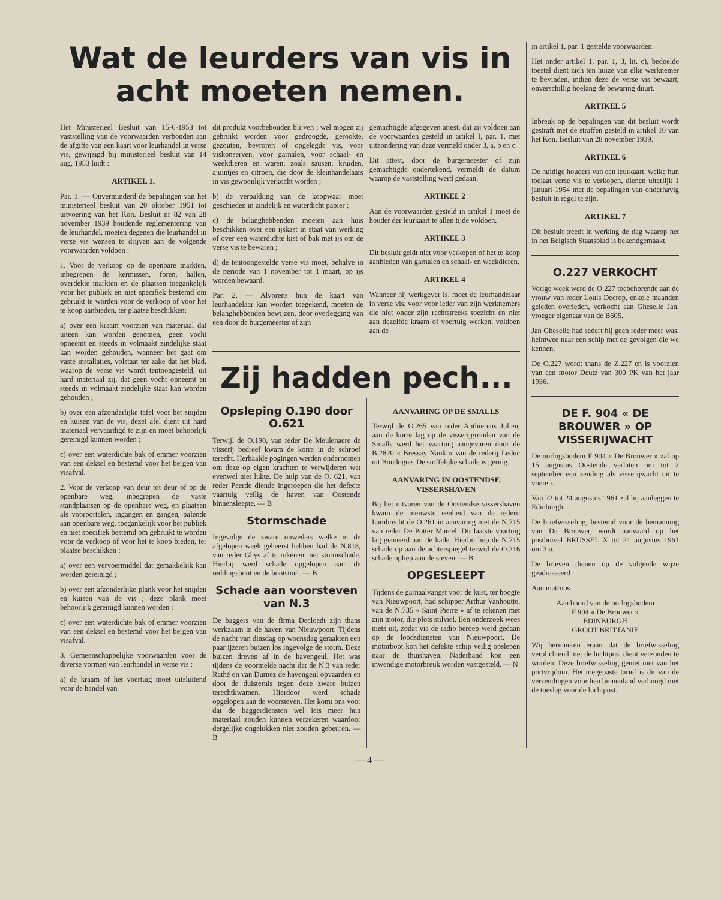Wat de leurders van vis in acht moeten nemen.
Het Ministerieel Besluit van 15-6-1953 tot vaststelling van de voorwaarden verbonden aan de afgifte van een kaart voor leurhandel in verse vis, gewijzigd bij ministerieel besluit van 14 aug. 1953 luidt :
ARTIKEL 1.
Par. 1. — Onverminderd de bepalingen van het ministerieel besluit van 20 oktober 1951 tot uitvoering van het Kon. Besluit nr 82 van 28 november 1939 houdende reglementering van de leurhandel, moeten degenen die leurhandel in verse vis wensen te drijven aan de volgende voorwaarden voldoen :
1. Voor de verkoop op de openbare markten, inbegrepen de kermissen, foren, hallen, overdekte markten en de plaatsen toegankelijk voor het publiek en niet specifiek bestemd om gebruikt te worden voor de verkoop of voor het te koop aanbieden, ter plaatse beschikken:
a) over een kraam voorzien van materiaal dat uiteen kan worden genomen, geen vocht opneemt en steeds in volmaakt zindelijke staat kan worden gehouden, wanneer het gaat om vaste installaties, volstaat ter zake dat het blad, waarop de verse vis wordt tentoongesteld, uit hard materiaal zij, dat geen vocht opneemt en steeds in volmaakt zindelijke staat kan worden gehouden ;
b) over een afzonderlijke tafel voor het snijden en kuisen van de vis, dezet afel dient uit hard materiaal vervaardigd te zijn en moet behoorlijk gereinigd kunnen worden ;
c) over een waterdichte bak of emmer voorzien van een deksel en bestemd voor het bergen van visafval.
2. Voor de verkoop van deur tot deur of op de openbare weg, inbegrepen de vaste standplaatsen op de openbare weg, en plaatsen als voorportalen, ingangen en gangen, palende aan openbare weg, toegankelijk voor het publiek en niet specifiek bestemd om gebruikt te worden voor de verkoop of voor het te koop bieden, ter plaatse beschikken :
a) over een vervoermiddel dat gemakkelijk kan worden gereinigd ;
b) over een afzonderlijke plank voor het snijden en kuisen van de vis ; deze plank moet behoorlijk gereinigd kunnen worden ;
c) over een waterdichte bak of emmer voorzien van een deksel en bestemd voor het bergen van visafval.
3. Gemeenschappelijke voorwaarden voor de diverse vormen van leurhandel in verse vis :
a) de kraam of het voertuig moet uitsluitend voor de handel van
dit produkt voorbehouden blijven ; wel mogen zij gebruikt worden voor gedroogde, gerookte, gezouten, bevroren of opgelegde vis, voor viskonserven, voor garnalen, voor schaal- en weekdieren en waren, zoals sausen, kruiden, ajuintjes en citroen, die door de kleinhandelaars in vis gewoonlijk verkocht worden ;
b) de verpakking van de koopwaar moet geschieden in zindelijk en waterdicht papier ;
c) de belanghebbenden moeten aan huis beschikken over een ijskast in staat van werking of over een waterdichte kist of bak met ijs om de verse vis te bewaren ;
d) de tentoongestelde verse vis moet, behalve in de periode van 1 november tot 1 maart, op ijs worden bewaard.
Par. 2. — Alvorens hun de kaart van leurhandelaar kan worden toegekend, moeten de belanghebbenden bewijzen, door overlegging van een door de burgemeester of zijn
gemachtigde afgegeven attest, dat zij voldoen aan de voorwaarden gesteld in artikel I, par. 1, met uitzondering van deze vermeld onder 3, a, b en c.
Dit attest, door de burgemeester of zijn gemachtigde ondertekend, vermeldt de datum waarop de vaststelling werd gedaan.
ARTIKEL 2
Aan de voorwaarden gesteld in artikel 1 moet de houder der leurkaart te allen tijde voldoen.
ARTIKEL 3
Dit besluit geldt niet voor verkopen of het te koop aanbieden van garnalen en schaal- en weekdieren.
ARTIKEL 4
Wanneer hij werkgever is, moet de leurhandelaar in verse vis, voor voor ieder van zijn werknemers die niet onder zijn rechtstreeks toezicht en niet aan dezelfde kraam of voertuig werken, voldoen aan de
Zij hadden pech...
Opsleping O.190 door O.621
Terwijl de O.190, van reder De Meulenaere de visserij bedreef kwam de korre in de schroef terecht. Herhaalde pogingen werden ondernomen om deze op eigen krachten te verwijderen wat evenwel niet lukte. De hulp van de O. 621, van reder Peerde diende ingeroepen die het defecte vaartuig veilig de haven van Oostende binnensleepte. — B
Stormschade
Ingevolge de zware onweders welke in de afgelopen week geheerst hebben had de N.818, van reder Ghys af te rekenen met stormschade. Hierbij werd schade opgelopen aan de reddingsboot en de bootstoel. — B
Schade aan voorsteven van N.3
De baggers van de firma Decloedt zijn thans werkzaam in de haven van Nieuwpoort. Tijdens de nacht van dinsdag op woensdag geraakten een paar ijzeren buizen los ingevolge de storm. Deze buizen dreven af in de havengeul. Het was tijdens de voormelde nacht dat de N.3 van reder Rathé en van Durnez de havengeul opvaarden en door de duisternis tegen deze zware buizen terechtkwamen. Hierdoor werd schade opgelopen aan de voorsteven. Het komt ons voor dat de baggerdiensten wel iets meer hun materiaal zouden kunnen verzekeren waardoor dergelijke ongelukken niet zouden gebeuren. — B
AANVARING OP DE SMALLS
Terwijl de O.265 van reder Anthierens Julien, aan de korre lag op de visserijgronden van de Smalls werd het vaartuig aangevaren door de B.2820 « Bressay Nank » van de rederij Leduc uit Boudogne. De stoffelijke schade is gering.
AANVARING IN OOSTENDSE VISSERSHAVEN
Bij het uitvaren van de Oostendse vissershaven kwam de nieuwste eenheid van de rederij Lambrecht de O.261 in aanvaring met de N.715 van reder De Potter Marcel. Dit laatste vaartuig lag gemeerd aan de kade. Hierbij liep de N.715 schade op aan de achterspiegel terwijl de O.216 schade opliep aan de steven. — B.
OPGESLEEPT
Tijdens de garnaalvangst voor de kust, ter hoogte van Nieuwpoort, had schipper Arthur Vanhoutte, van de N.735 « Saint Pierre » af te rekenen met zijn motor, die plots stilviel. Een onderzoek wees niets uit, zodat via de radio beroep werd gedaan op de loodsdiensten van Nieuwpoort. De motorboot kon het defekte schip veilig opslepen naar de thuishaven. Naderhand kon een inwendige motorbreuk worden vastgesteld. — N
in artikel 1, par. 1 gestelde voorwaarden.
Het onder artikel 1, par. 1, 3, lit. c), bedoelde toestel dient zich ten huize van elke werknemer te bevinden, indien deze de verse vis bewaart, onverschillig hoelang de bewaring duurt.
ARTIKEL 5
Inbreuk op de bepalingen van dit besluit wordt gestraft met de straffen gesteld in artikel 10 van het Kon. Besluit van 28 november 1939.
ARTIKEL 6
De huidige houders van een leurkaart, welke hun toelaat verse vis te verkopen, dienen uiterlijk 1 januari 1954 met de bepalingen van onderhavig besluit in regel te zijn.
ARTIKEL 7
Dit besluit treedt in werking de dag waarop het in het Belgisch Staatsblad is bekendgemaakt.
O.227 VERKOCHT
Vorige week werd de O.227 toebehorende aan de vrouw van reder Louis Decrop, enkele maanden geleden overleden, verkocht aan Gheselle Jan, vroeger eigenaar van de B605.
Jan Gheselle had sedert hij geen reder meer was, heimwee naar een schip met de gevolgen die we kennen.
De O.227 wordt thans de Z.227 en is voorzien van een motor Deutz van 300 PK van het jaar 1936.
DE F. 904 « DE BROUWER » OP VISSERIJWACHT
De oorlogsbodem F 904 « De Brouwer » zal op 15 augustus Oostende verlaten om tot 2 september een zending als visserijwacht uit te voeren.
Van 22 tot 24 augustus 1961 zal hij aanleggen te Edinburgh.
De briefwisseling, bestemd voor de bemanning van De Brouwer, wordt aanvaard op het postbureel BRUSSEL X tot 21 augustus 1961 om 3 u.
De brieven dienen op de volgende wijze geadresseerd :
Aan matroos
Aan boord van de oorlogsbodem
F 904 « De Brouwer »
EDINBURGH
GROOT BRITTANIE
Wij herinneren eraan dat de briefwisseling verplichtend met de luchtpost dient verzonden te worden. Deze briefwisseling geniet niet van het portvrijdom. Het toegepaste tarief is dit van de verzendingen voor hen binnenland verhoogd met de toeslag voor de luchtpost.
— 4 —